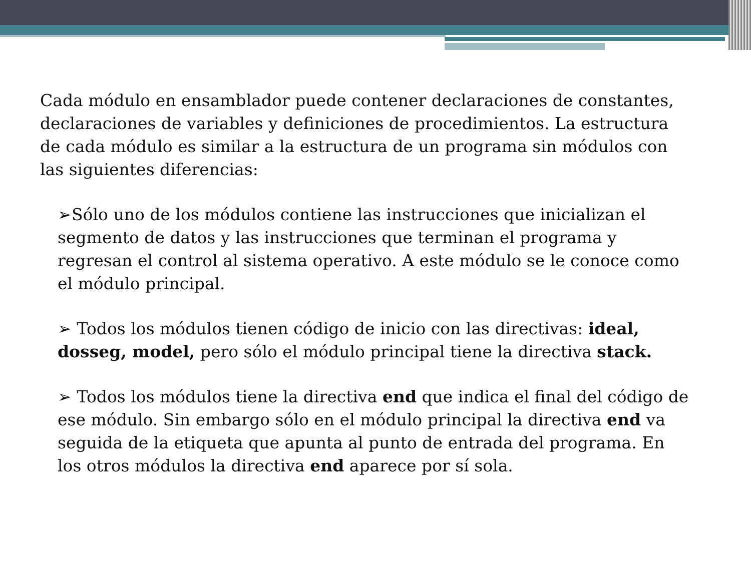Cada módulo en ensamblador puede contener declaraciones de constantes, declaraciones de variables y definiciones de procedimientos. La estructura de cada módulo es similar a la estructura de un programa sin módulos con las siguientes diferencias:
➢Sólo uno de los módulos contiene las instrucciones que inicializan el segmento de datos y las instrucciones que terminan el programa y regresan el control al sistema operativo. A este módulo se le conoce como el módulo principal.
➢ Todos los módulos tienen código de inicio con las directivas: ideal, dosseg, model, pero sólo el módulo principal tiene la directiva stack.
➢ Todos los módulos tiene la directiva end que indica el final del código de ese módulo. Sin embargo sólo en el módulo principal la directiva end va seguida de la etiqueta que apunta al punto de entrada del programa. En los otros módulos la directiva end aparece por sí sola.